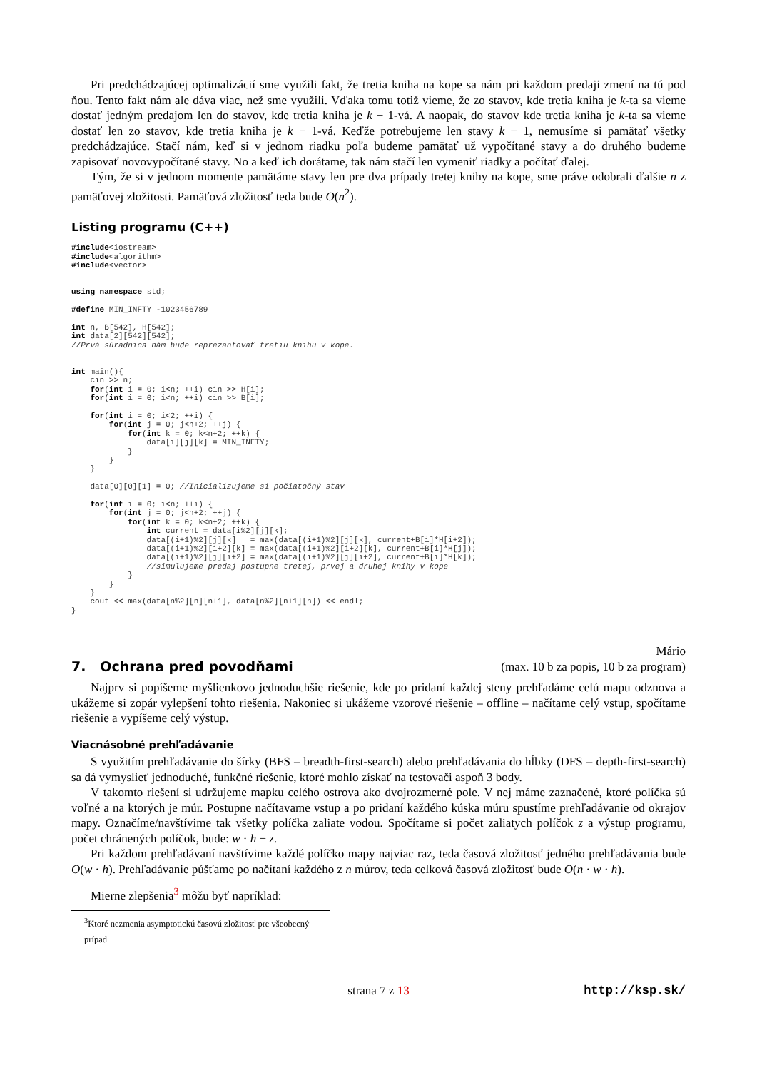Pri predchádzajúcej optimalizácií sme využili fakt, že tretia kniha na kope sa nám pri každom predaji zmení na tú pod ňou. Tento fakt nám ale dáva viac, než sme využili. Vďaka tomu totiž vieme, že zo stavov, kde tretia kniha je k-ta sa vieme dostať jedným predajom len do stavov, kde tretia kniha je k + 1-vá. A naopak, do stavov kde tretia kniha je k-ta sa vieme dostať len zo stavov, kde tretia kniha je k − 1-vá. Keďže potrebujeme len stavy k − 1, nemusíme si pamätať všetky predchádzajúce. Stačí nám, keď si v jednom riadku poľa budeme pamätať už vypočítané stavy a do druhého budeme zapisovať novovypočítané stavy. No a keď ich dorátame, tak nám stačí len vymeniť riadky a počítať ďalej.
Tým, že si v jednom momente pamätáme stavy len pre dva prípady tretej knihy na kope, sme práve odobrali ďalšie n z pamäťovej zložitosti. Pamäťová zložitosť teda bude O(n<sup>2</sup>).
Listing programu (C++)
#include<iostream>
#include<algorithm>
#include<vector>


using namespace std;

#define MIN_INFTY -1023456789

int n, B[542], H[542];
int data[2][542][542];
//Prvá súradnica nám bude reprezantovať tretiu knihu v kope.


int main(){
    cin >> n;
    for(int i = 0; i<n; ++i) cin >> H[i];
    for(int i = 0; i<n; ++i) cin >> B[i];

    for(int i = 0; i<2; ++i) {
        for(int j = 0; j<n+2; ++j) {
            for(int k = 0; k<n+2; ++k) {
                data[i][j][k] = MIN_INFTY;
            }
        }
    }

    data[0][0][1] = 0; //Inicializujeme si počiatočný stav

    for(int i = 0; i<n; ++i) {
        for(int j = 0; j<n+2; ++j) {
            for(int k = 0; k<n+2; ++k) {
                int current = data[i%2][j][k];
                data[(i+1)%2][j][k]   = max(data[(i+1)%2][j][k], current+B[i]*H[i+2]);
                data[(i+1)%2][i+2][k] = max(data[(i+1)%2][i+2][k], current+B[i]*H[j]);
                data[(i+1)%2][j][i+2] = max(data[(i+1)%2][j][i+2], current+B[i]*H[k]);
                //simulujeme predaj postupne tretej, prvej a druhej knihy v kope
            }
        }
    }
    cout << max(data[n%2][n][n+1], data[n%2][n+1][n]) << endl;
}
7. Ochrana pred povodňami
Mário
(max. 10 b za popis, 10 b za program)
Najprv si popíšeme myšlienkovo jednoduchšie riešenie, kde po pridaní každej steny prehľadáme celú mapu odznova a ukážeme si zopár vylepšení tohto riešenia. Nakoniec si ukážeme vzorové riešenie – offline – načítame celý vstup, spočítame riešenie a vypíšeme celý výstup.
Viacnásobné prehľadávanie
S využitím prehľadávanie do šírky (BFS – breadth-first-search) alebo prehľadávania do hĺbky (DFS – depth-first-search) sa dá vymyslieť jednoduché, funkčné riešenie, ktoré mohlo získať na testovači aspoň 3 body.
V takomto riešení si udržujeme mapku celého ostrova ako dvojrozmerné pole. V nej máme zaznačené, ktoré políčka sú voľné a na ktorých je múr. Postupne načítavame vstup a po pridaní každého kúska múru spustíme prehľadávanie od okrajov mapy. Označíme/navštívime tak všetky políčka zaliate vodou. Spočítame si počet zaliatych políčok z a výstup programu, počet chránených políčok, bude: w · h − z.
Pri každom prehľadávaní navštívime každé políčko mapy najviac raz, teda časová zložitosť jedného prehľadávania bude O(w · h). Prehľadávanie púšťame po načítaní každého z n múrov, teda celková časová zložitosť bude O(n · w · h).
Mierne zlepšenia<sup>3</sup> môžu byť napríklad:
<sup>3</sup> Ktoré nezmenia asymptotickú časovú zložitosť pre všeobecný prípad.
strana 7 z 13 http://ksp.sk/